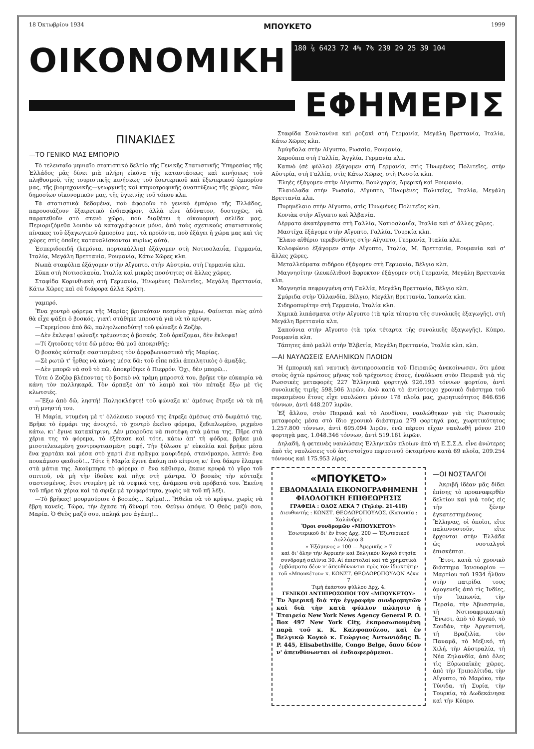18 Ὀκτωβρίου 1934 ΜΠΟΥΚΕΤΟ 1999
ΟΙΚΟΝΟΜΙΚΗ
180 ⅞ 6423 72 4% 7% 239 29 25 39 104
ΕΦΗΜΕΡΙΣ
ΠΙΝΑΚΙΔΕΣ
—ΤΟ ΓΕΝΙΚΟ ΜΑΣ ΕΜΠΟΡΙΟ
Τὸ τελευταῖο μηνιαῖο στατιστικὸ δελτίο τῆς Γενικῆς Στατιστικῆς Ὑπηρεσίας τῆς Ἑλλάδος μᾶς δίνει μιὰ πλήρη εἰκόνα τῆς καταστάσεως καὶ κινήσεως τοῦ πληθυσμοῦ, τῆς τουριστικῆς κινήσεως τοῦ ἐσωτερικοῦ καὶ ἐξωτερικοῦ ἐμπορίου μας, τῆς βιομηχανικῆς—γεωργικῆς καὶ κτηνοτροφικῆς ἀναπτύξεως τῆς χώρας, τῶν δημοσίων οἰκονομικῶν μας, τῆς ὑγιεινῆς τοῦ τόπου κλπ.
Τὰ στατιστικὰ δεδομένα, ποὺ ἀφοροῦν τὸ γενικὸ ἐμπόριο τῆς Ἑλλάδος, παρουσιάζουν ἐξαιρετικὸ ἐνδιαφέρον, ἀλλὰ εἶνε ἀδύνατον, δυστυχῶς, νὰ παρατεθοῦν στὸ στενὸ χῶρο, ποὺ διαθέτει ἡ οἰκονομικὴ σελίδα μας. Περιοριζόμεθα λοιπὸν νὰ καταγράψουμε μόνο, ἀπὸ τοὺς σχετικοὺς στατιστικοὺς πίνακες τοῦ ἐξαγωγικοῦ ἐμπορίου μας, τὰ προϊόντα, ποὺ ἐξάγει ἡ χώρα μας καὶ τὶς χώρες στὶς ὁποῖες καταναλίσκονται κυρίως αὐτά.
Ἑσπεριδοειδῆ (λεμόνια, πορτοκάλλια) ἐξάγομεν στὴ Νοτιοσλαυΐα, Γερμανία, Ἰταλία, Μεγάλη Βρεττανία, Ρουμανία, Κάτω Χῶρες κλπ.
Νωπὰ σταφύλια ἐξάγομεν στὴν Αἴγυπτο, στὴν Αὐστρία, στὴ Γερμανία κλπ.
Σῦκα στὴ Νοτιοσλαυΐα, Ἰταλία καὶ μικρὲς ποσότητες σὲ ἄλλες χῶρες.
Σταφίδα Κορινθιακὴ στὴ Γερμανία, Ἡνωμένες Πολιτεῖες, Μεγάλη Βρεττανία, Κάτω Χῶρες καὶ σὲ διάφορα ἄλλα Κράτη.
γαμπρό.
Ἕνα χοντρὸ φόρεμα τῆς Μαρίας βρισκόταν πεσμένο χάμω. Φαίνεται πὼς αὐτὸ θὰ εἶχε ψάξει ὁ βοσκός, γιατὶ στάθηκε μπροστὰ γιὰ νὰ τὸ κρύψη.
—Γκρεμίσου ἀπὸ δῶ, παληολωποδύτη! τοῦ φώναξε ὁ Ζοζέφ.
—Δὲν ἔκλεψα! φώναξε τρέμοντας ὁ βοσκός. Σοῦ ὁρκίζομαι, δὲν ἔκλεψα!
—Τί ζητοῦσες τότε δῶ μέσα; Θὰ μοῦ ἀποκριθῆς;
Ὁ βοσκὸς κύτταξε σαστισμένος τὸν ἀρραβωνιαστικὸ τῆς Μαρίας.
—Σὲ ρωτῶ τ' ἦρθες νὰ κάνης μέσα δῶ; τοῦ εἶπε πάλι ἀπειλητικὸς ὁ ἁμαξᾶς.
—Δὲν μπορῶ νὰ σοῦ τὸ πῶ, ἀποκρίθηκε ὁ Πιερρόν. Ὄχι, δὲν μπορῶ...
Τότε ὁ Ζοζὲφ βλέποντας τὸ βοσκὸ νὰ τρέμη μπροστά του, βρῆκε τὴν εὐκαιρία νὰ κάνη τὸν παλληκαρᾶ. Τὸν ἅρπαξε ἀπ' τὸ λαιμὸ καὶ τὸν πέταξε ἔξω μὲ τὶς κλωτσιές.
—Ἔξω ἀπὸ δῶ, ληστή! Παληοκλέφτη! τοῦ φώναξε κι' ἀμέσως ἔτρεξε νὰ τὰ πῆ στὴ μνηστή του.
Ἡ Μαρία, ντυμένη μὲ τ' ὁλόλευκο νυφικό της ἔτρεξε ἀμέσως στὸ δωμάτιό της. Βρῆκε τὸ ἑρμάρι της ἀνοιχτό, τὸ χοντρὸ ἐκεῖνο φόρεμα, ξεδιπλωμένο, ριχμένο κάτω, κι' ἔγινε κατακίτρινη. Δὲν μποροῦσε νὰ πιστέψη στὰ μάτια της. Πῆρε στὰ χέρια της τὸ φόρεμα, τὸ ἐξέτασε καὶ τότε, κάτω ἀπ' τὴ φόδρα, βρῆκε μιὰ μισοτελειωμένη χοντροφτιασμένη ραφή. Τὴν ξύλωσε μ' εὐκολία καὶ βρῆκε μέσα ἕνα χαρτάκι καὶ μέσα στὸ χαρτὶ ἕνα πρᾶγμα μαυριδερό, στενόμακρο, λεπτό: ἕνα πουκάμισο φειδιοῦ!... Τότε ἡ Μαρία ἔγινε ἀκόμη πιὸ κίτρινη κι' ἕνα δάκρυ ἔλαμψε στὰ μάτια της. Ἀκούμπησε τὸ φόρεμα σ' ἕνα κάθισμα, ἔκανε κρυφὰ τὸ γῦρο τοῦ σπιτιοῦ, νὰ μὴ τὴν ἰδοῦνε καὶ πῆγε στὴ μάντρα. Ὁ βοσκὸς τὴν κύτταξε σαστισμένος, ἔτσι ντυμένη μὲ τὰ νυφικά της, ἀνάμεσα στὰ πρόβατά του. Ἐκείνη τοῦ πῆρε τὰ χέρια καὶ τὰ σφιξε μὲ τρυφερότητα, χωρὶς νὰ τοῦ πῆ λέξι.
—Τὸ βρῆκες! μουρμούρισε ὁ βοσκός... Κρῖμα!... Ἤθελα νὰ τὸ κρύψω, χωρὶς νὰ ἔβρη κανείς. Τώρα, τὴν ἔχασε τὴ δύναμί του. Φεύγω ἀπόψε. Ὁ Θεὸς μαζύ σου, Μαρία. Ὁ Θεὸς μαζύ σου, παληά μου ἀγάπη!...
Σταφίδα Σουλτανίνα καὶ ροζακὶ στὴ Γερμανία, Μεγάλη Βρεττανία, Ἰταλία, Κάτω Χῶρες κλπ.
Ἀμύγδαλα στὴν Αἴγυπτο, Ρωσσία, Ρουμανία.
Χαρούπια στὴ Γαλλία, Ἀγγλία, Γερμανία κλπ.
Καπνὸ (σὲ φύλλα) ἐξάγομεν στὴ Γερμανία, στὶς Ἡνωμένες Πολιτεῖες, στὴν Αὐστρία, στὴ Γαλλία, στὶς Κάτω Χῶρες, στὴ Ρωσσία κλπ.
Ἐληὲς ἐξάγομεν στὴν Αἴγυπτο, Βουλγαρία, Ἀμερικὴ καὶ Ρουμανία.
Ἐλαιόλαδα στὴν Ρωσσία, Αἴγυπτο, Ἡνωμένες Πολιτεῖες, Ἰταλία, Μεγάλη Βρεττανία κλπ.
Πυρηνέλαιο στὴν Αἴγυπτο, στὶς Ἡνωμένες Πολιτεῖες κλπ.
Κονιὰκ στὴν Αἴγυπτο καὶ Ἀλβανία.
Δέρματα ἀκατέργαστα στὴ Γαλλία, Νοτιοσλαυΐα, Ἰταλία καὶ σ' ἄλλες χῶρες.
Μαστίχα ἐξάγομε στὴν Αἴγυπτο, Γαλλία, Τουρκία κλπ.
Ἔλαιο αἰθέριο τερεβινθίνης στὴν Αἴγυπτο, Γερμανία, Ἰταλία κλπ.
Κολοφώνιο ἐξάγομεν στὴν Αἴγυπτο, Ἰταλία, Μ. Βρεττανία, Ρουμανία καὶ σ' ἄλλες χῶρες.
Μεταλλεύματα σιδήρου ἐξάγομεν στὴ Γερμανία, Βέλγιο κλπ.
Μαγνησίτην (λευκόλιθον) ἄφρυκτον ἐξάγομεν στὴ Γερμανία, Μεγάλη Βρεττανία κλπ.
Μαγνησία πεφρυγμένη στὴ Γαλλία, Μεγάλη Βρεττανία, Βέλγιο κλπ.
Σμύριδα στὴν Ὁλλανδία, Βέλγιο, Μεγάλη Βρεττανία, Ἰαπωνία κλπ.
Σιδηροπυρίτην στὴ Γερμανία, Ἰταλία κλπ.
Χημικὰ λιπάσματα στὴν Αἴγυπτο (τὰ τρία τέταρτα τῆς συνολικῆς ἐξαγωγῆς), στὴ Μεγάλη Βρεττανία κλπ.
Σαπούνια στὴν Αἴγυπτο (τὰ τρία τέταρτα τῆς συνολικῆς ἐξαγωγῆς), Κύπρο, Ρουμανία κλπ.
Τάπητες ἀπὸ μαλλὶ στὴν Ἑλβετία, Μεγάλη Βρεττανία, Ἰταλία κλπ. κλπ.
—ΑΙ ΝΑΥΛΩΣΕΙΣ ΕΛΛΗΝΙΚΩΝ ΠΛΟΙΩΝ
Ἡ ἐμπορικὴ καὶ ναυτικὴ ἀντιπροσωπεία τοῦ Πειραιῶς ἀνεκοίνωσεν, ὅτι μέσα στοὺς ὀχτὼ πρώτους μῆνας τοῦ τρέχοντος ἔτους, ἐναύλωσε στὸν Πειραιᾶ γιὰ τὶς Ρωσσικὲς μεταφορὲς 227 Ἑλληνικὰ φορτηγὰ 926.193 τόννων φορτίου, ἀντὶ συνολικῆς τιμῆς 598.506 λιρῶν, ἐνῶ κατὰ τὸ ἀντίστοιχο χρονικὸ διάστημα τοῦ περασμένου ἔτους εἶχε ναυλώσει μόνον 178 πλοῖα μας, χωρητικότητος 846.656 τόννων, ἀντὶ 448.207 λιρῶν.
Ἐξ ἄλλου, στὸν Πειραιᾶ καὶ τὸ Λονδῖνον, ναυλώθηκαν γιὰ τὶς Ρωσσικὲς μεταφορὲς μέσα στὸ ἴδιο χρονικὸ διάστημα 279 φορτηγά μας, χωρητικότητος 1.257.800 τόννων, ἀντὶ 695.094 λιρῶν, ἐνῶ πέρυσι εἴχαν ναυλωθῆ μόνον 210 φορτηγὰ μας, 1.048.346 τόννων, ἀντὶ 519.161 λιρῶν.
Δηλαδή, ἡ φετεινὲς ναυλώσεις Ἑλληνικῶν πλοίων ἀπὸ τὴ Ε.Σ.Σ.Δ. εἶνε ἀνώτερες ἀπὸ τὶς ναυλώσεις τοῦ ἀντιστοίχου περυσινοῦ ὀκταμήνου κατὰ 69 πλοῖα, 209.254 τόννους καὶ 175.953 λίρες.
«ΜΠΟΥΚΕΤΟ»
ΕΒΔΟΜΑΔΙΑΙΑ ΕΙΚΟΝΟΓΡΑΦΗΜΕΝΗ ΦΙΛΟΛΟΓΙΚΗ ΕΠΙΘΕΩΡΗΣΙΣ
ΓΡΑΦΕΙΑ : ΟΔΟΣ ΛΕΚΑ 7 (Τηλέφ. 21-418)
Διευθυντής : ΚΩΝΣΤ. ΘΕΟΔΩΡΟΠΟΥΛΟΣ. (Κατοικία : Χαλάνδρι)
Ὅροι συνδρομῶν «ΜΠΟΥΚΕΤΟΥ»
Ἐσωτερικοῦ δι' ἓν ἔτος Δρχ. 200 — Ἐξωτερικοῦ Δολλάρια 8
» Ἑξάμηνος » 100 — Ἀμερικῆς » 7
καὶ δι' ὅλην τὴν Ἀφρικὴν καὶ Βελγικὸν Κογκὸ ἐτησία συνδρομὴ σελίνια 30. Αἱ ἐπιστολαὶ καὶ τὰ χρηματικὰ ἐμβάσματα δέον ν' ἀπευθύνωνται πρὸς τὸν ἰδιοκτήτην τοῦ «Μπουκέτου» κ. ΚΩΝΣΤ. ΘΕΟΔΩΡΟΠΟΥΛΟΝ Λέκα 7
Τιμὴ ἑκάστου φύλλου Δρχ. 4.
ΓΕΝΙΚΟΙ ΑΝΤΙΠΡΟΣΩΠΟΙ ΤΟΥ «ΜΠΟΥΚΕΤΟΥ»
Ἐν Ἀμερικῇ διὰ τὴν ἐγγραφὴν συνδρομητῶν καὶ διὰ τὴν κατὰ φύλλον πώλησιν ἡ Ἑταιρεία New York News Agency General P. O. Box 497 New York City, ἐκπροσωπουμένη παρὰ τοῦ κ. Κ. Καλφοπούλου, καὶ ἐν Βελγικῷ Κογκὸ κ. Γεώργιος Ἀντωνιάδης B. P. 445, Elisabethville, Congo Belge, ὅπου δέον ν' ἀπευθύνωνται οἱ ἐνδιαφερόμενοι.
—ΟΙ ΝΟΣΤΑΛΓΟΙ
Ἀκριβῆ ἰδέαν μᾶς δίδει ἐπίσης τὸ προαναφερθὲν δελτίον καὶ γιὰ τοὺς εἰς τὴν ξένην ἐγκατεστημένους Ἕλληνας, οἱ ὁποῖοι, εἴτε παλιννοστοῦν, εἴτε ἔρχονται στὴν Ἑλλάδα ὡς νοσταλγοὶ ἐπισκέπται.
Ἔτσι, κατὰ τὸ χρονικὸ διάστημα Ἰανουαρίου — Μαρτίου τοῦ 1934 ἦλθαν στὴν πατρίδα τους ὁμογενεῖς ἀπὸ τὶς Ἰνδίες, τὴν Ἰαπωνία, τὴν Περσία, τὴν Ἀβυσσηνία, τὴ Νοτιοαφρικανικὴ Ἕνωσι, ἀπὸ τὸ Κογκό, τὸ Σουδάν, τὴν Ἀργεντινή, τὴ Βραζιλία, τὸν Παναμᾶ, τὸ Μεξικό, τὴ Χιλή, τὴν Αὐστραλία, τὴ Νέα Ζηλανδία, ἀπὸ ὅλες τὶς Εὐρωπαϊκὲς χῶρες, ἀπὸ τὴν Τριπολίτιδα, τὴν Αἴγυπτο, τὸ Μαρόκο, τὴν Τύνιδα, τὴ Συρία, τὴν Τουρκία, τὰ Δωδεκάνησα καὶ τὴν Κύπρο.